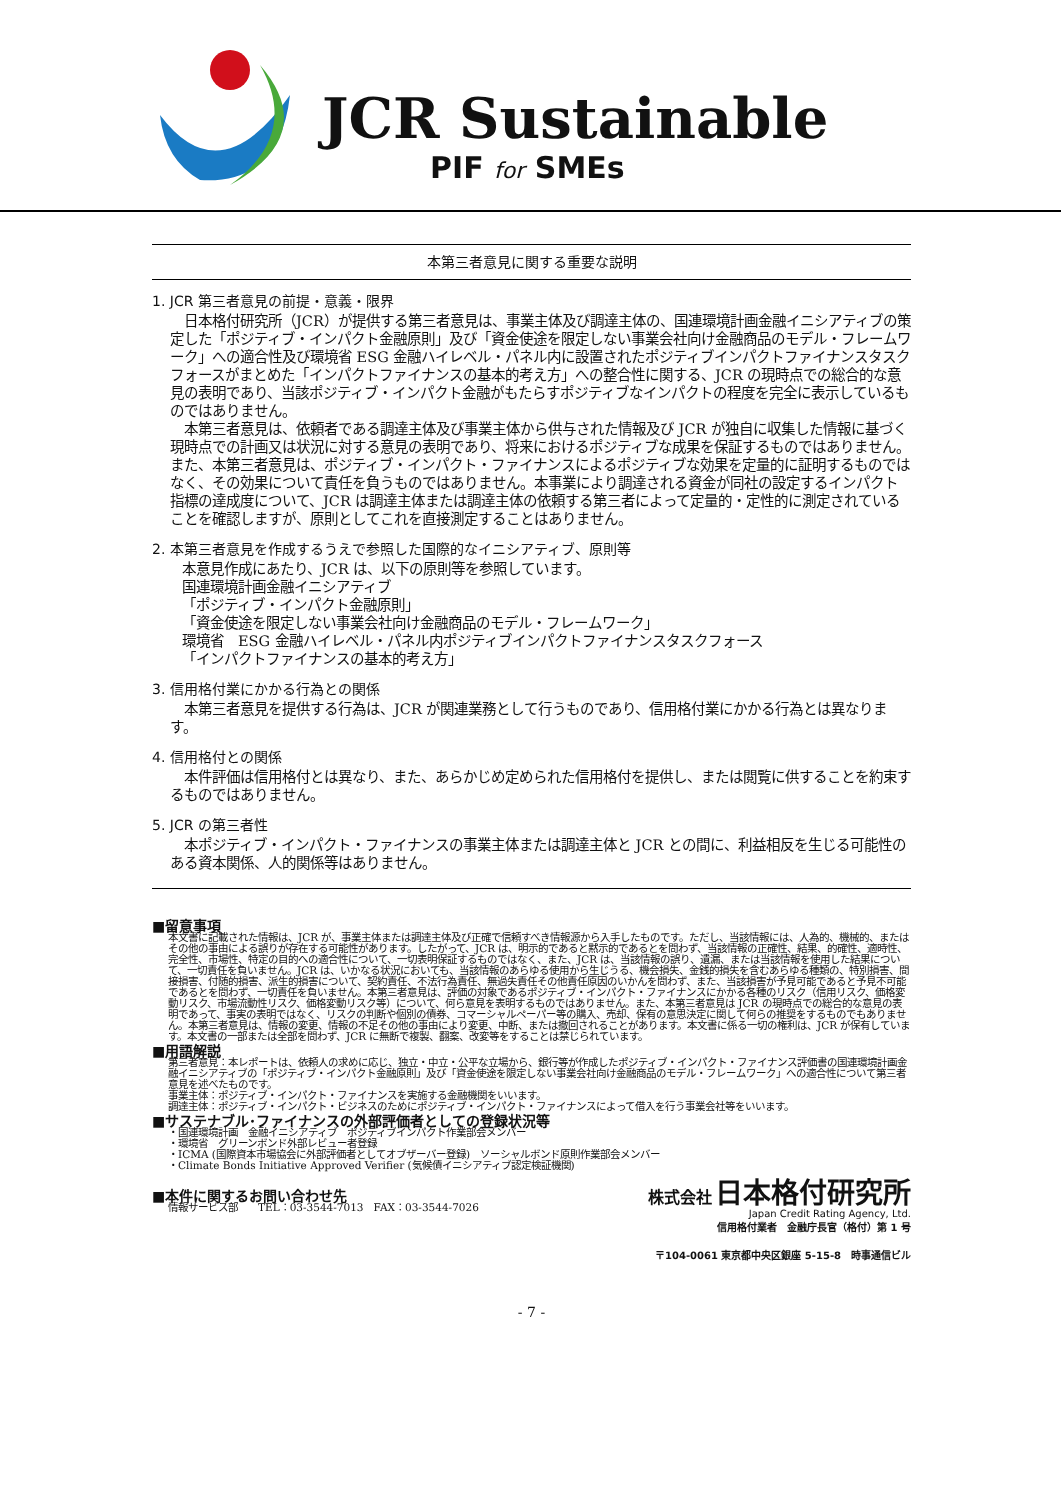JCR Sustainable
PIF for SMEs
本第三者意見に関する重要な説明
1. JCR 第三者意見の前提・意義・限界
日本格付研究所（JCR）が提供する第三者意見は、事業主体及び調達主体の、国連環境計画金融イニシアティブの策定した「ポジティブ・インパクト金融原則」及び「資金使途を限定しない事業会社向け金融商品のモデル・フレームワーク」への適合性及び環境省 ESG 金融ハイレベル・パネル内に設置されたポジティブインパクトファイナンスタスクフォースがまとめた「インパクトファイナンスの基本的考え方」への整合性に関する、JCR の現時点での総合的な意見の表明であり、当該ポジティブ・インパクト金融がもたらすポジティブなインパクトの程度を完全に表示しているものではありません。
本第三者意見は、依頼者である調達主体及び事業主体から供与された情報及び JCR が独自に収集した情報に基づく現時点での計画又は状況に対する意見の表明であり、将来におけるポジティブな成果を保証するものではありません。また、本第三者意見は、ポジティブ・インパクト・ファイナンスによるポジティブな効果を定量的に証明するものではなく、その効果について責任を負うものではありません。本事業により調達される資金が同社の設定するインパクト指標の達成度について、JCR は調達主体または調達主体の依頼する第三者によって定量的・定性的に測定されていることを確認しますが、原則としてこれを直接測定することはありません。
2. 本第三者意見を作成するうえで参照した国際的なイニシアティブ、原則等
本意見作成にあたり、JCR は、以下の原則等を参照しています。
国連環境計画金融イニシアティブ
「ポジティブ・インパクト金融原則」
「資金使途を限定しない事業会社向け金融商品のモデル・フレームワーク」
環境省　ESG 金融ハイレベル・パネル内ポジティブインパクトファイナンスタスクフォース
「インパクトファイナンスの基本的考え方」
3. 信用格付業にかかる行為との関係
本第三者意見を提供する行為は、JCR が関連業務として行うものであり、信用格付業にかかる行為とは異なります。
4. 信用格付との関係
本件評価は信用格付とは異なり、また、あらかじめ定められた信用格付を提供し、または閲覧に供することを約束するものではありません。
5. JCR の第三者性
本ポジティブ・インパクト・ファイナンスの事業主体または調達主体と JCR との間に、利益相反を生じる可能性のある資本関係、人的関係等はありません。
■留意事項
本文書に記載された情報は、JCR が、事業主体または調達主体及び正確で信頼すべき情報源から入手したものです。ただし、当該情報には、人為的、機械的、またはその他の事由による誤りが存在する可能性があります。したがって、JCR は、明示的であると黙示的であるとを問わず、当該情報の正確性、結果、的確性、適時性、完全性、市場性、特定の目的への適合性について、一切表明保証するものではなく、また、JCR は、当該情報の誤り、遺漏、または当該情報を使用した結果について、一切責任を負いません。JCR は、いかなる状況においても、当該情報のあらゆる使用から生じうる、機会損失、金銭的損失を含むあらゆる種類の、特別損害、間接損害、付随的損害、派生的損害について、契約責任、不法行為責任、無過失責任その他責任原因のいかんを問わず、また、当該損害が予見可能であると予見不可能であるとを問わず、一切責任を負いません。本第三者意見は、評価の対象であるポジティブ・インパクト・ファイナンスにかかる各種のリスク（信用リスク、価格変動リスク、市場流動性リスク、価格変動リスク等）について、何ら意見を表明するものではありません。また、本第三者意見は JCR の現時点での総合的な意見の表明であって、事実の表明ではなく、リスクの判断や個別の債券、コマーシャルペーパー等の購入、売却、保有の意思決定に関して何らの推奨をするものでもありません。本第三者意見は、情報の変更、情報の不足その他の事由により変更、中断、または撤回されることがあります。本文書に係る一切の権利は、JCR が保有しています。本文書の一部または全部を問わず、JCR に無断で複製、翻案、改変等をすることは禁じられています。
■用語解説
第三者意見：本レポートは、依頼人の求めに応じ、独立・中立・公平な立場から、銀行等が作成したポジティブ・インパクト・ファイナンス評価書の国連環境計画金融イニシアティブの「ポジティブ・インパクト金融原則」及び「資金使途を限定しない事業会社向け金融商品のモデル・フレームワーク」への適合性について第三者意見を述べたものです。
事業主体：ポジティブ・インパクト・ファイナンスを実施する金融機関をいいます。
調達主体：ポジティブ・インパクト・ビジネスのためにポジティブ・インパクト・ファイナンスによって借入を行う事業会社等をいいます。
■サステナブル･ファイナンスの外部評価者としての登録状況等
・国連環境計画　金融イニシアティブ　ポジティブインパクト作業部会メンバー
・環境省　グリーンボンド外部レビュー者登録
・ICMA (国際資本市場協会に外部評価者としてオブザーバー登録)　ソーシャルボンド原則作業部会メンバー
・Climate Bonds Initiative Approved Verifier (気候債イニシアティブ認定検証機関)
■本件に関するお問い合わせ先
情報サービス部　　TEL：03-3544-7013　FAX：03-3544-7026
株式会社 日本格付研究所
Japan Credit Rating Agency, Ltd.
信用格付業者　金融庁長官（格付）第 1 号
〒104-0061 東京都中央区銀座 5-15-8　時事通信ビル
- 7 -